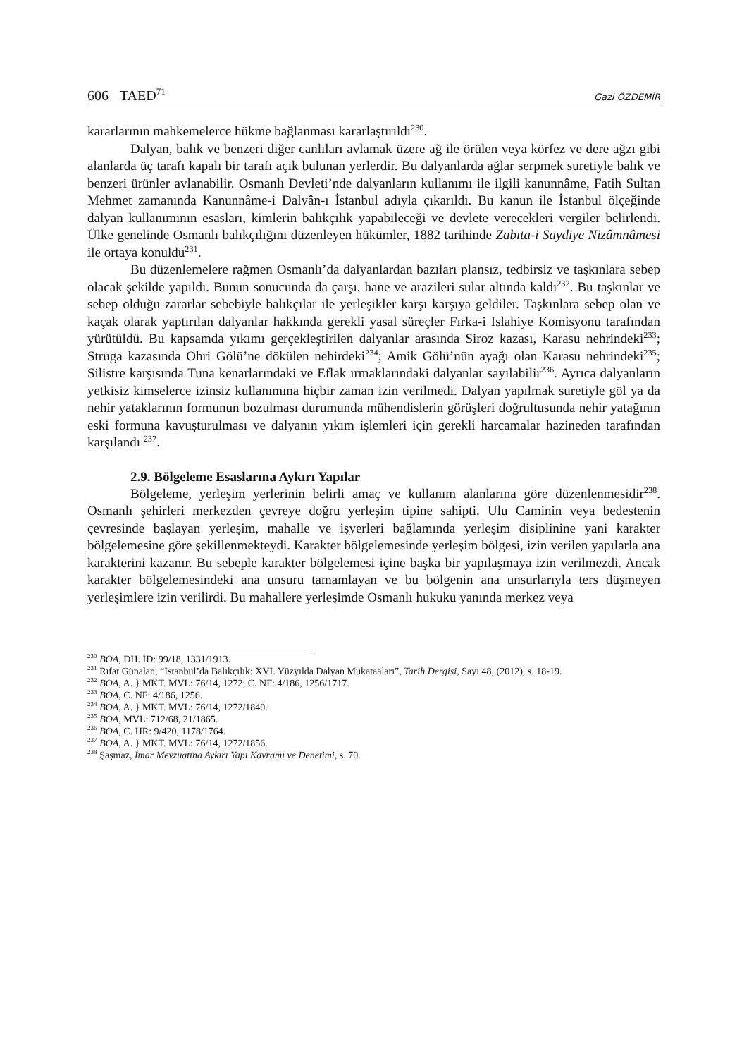606 TAED<sup>71</sup> Gazi ÖZDEMİR
kararlarının mahkemelerce hükme bağlanması kararlaştırıldı<sup>230</sup>.
Dalyan, balık ve benzeri diğer canlıları avlamak üzere ağ ile örülen veya körfez ve dere ağzı gibi alanlarda üç tarafı kapalı bir tarafı açık bulunan yerlerdir. Bu dalyanlarda ağlar serpmek suretiyle balık ve benzeri ürünler avlanabilir. Osmanlı Devleti’nde dalyanların kullanımı ile ilgili kanunnâme, Fatih Sultan Mehmet zamanında Kanunnâme-i Dalyân-ı İstanbul adıyla çıkarıldı. Bu kanun ile İstanbul ölçeğinde dalyan kullanımının esasları, kimlerin balıkçılık yapabileceği ve devlete verecekleri vergiler belirlendi. Ülke genelinde Osmanlı balıkçılığını düzenleyen hükümler, 1882 tarihinde Zabıta-i Saydiye Nizâmnâmesi ile ortaya konuldu<sup>231</sup>.
Bu düzenlemelere rağmen Osmanlı’da dalyanlardan bazıları plansız, tedbirsiz ve taşkınlara sebep olacak şekilde yapıldı. Bunun sonucunda da çarşı, hane ve arazileri sular altında kaldı<sup>232</sup>. Bu taşkınlar ve sebep olduğu zararlar sebebiyle balıkçılar ile yerleşikler karşı karşıya geldiler. Taşkınlara sebep olan ve kaçak olarak yaptırılan dalyanlar hakkında gerekli yasal süreçler Fırka-i Islahiye Komisyonu tarafından yürütüldü. Bu kapsamda yıkımı gerçekleştirilen dalyanlar arasında Siroz kazası, Karasu nehrindeki<sup>233</sup>; Struga kazasında Ohri Gölü’ne dökülen nehirdeki<sup>234</sup>; Amik Gölü’nün ayağı olan Karasu nehrindeki<sup>235</sup>; Silistre karşısında Tuna kenarlarındaki ve Eflak ırmaklarındaki dalyanlar sayılabilir<sup>236</sup>. Ayrıca dalyanların yetkisiz kimselerce izinsiz kullanımına hiçbir zaman izin verilmedi. Dalyan yapılmak suretiyle göl ya da nehir yataklarının formunun bozulması durumunda mühendislerin görüşleri doğrultusunda nehir yatağının eski formuna kavuşturulması ve dalyanın yıkım işlemleri için gerekli harcamalar hazineden tarafından karşılandı <sup>237</sup>.
2.9. Bölgeleme Esaslarına Aykırı Yapılar
Bölgeleme, yerleşim yerlerinin belirli amaç ve kullanım alanlarına göre düzenlenmesidir<sup>238</sup>. Osmanlı şehirleri merkezden çevreye doğru yerleşim tipine sahipti. Ulu Caminin veya bedestenin çevresinde başlayan yerleşim, mahalle ve işyerleri bağlamında yerleşim disiplinine yani karakter bölgelemesine göre şekillenmekteydi. Karakter bölgelemesinde yerleşim bölgesi, izin verilen yapılarla ana karakterini kazanır. Bu sebeple karakter bölgelemesi içine başka bir yapılaşmaya izin verilmezdi. Ancak karakter bölgelemesindeki ana unsuru tamamlayan ve bu bölgenin ana unsurlarıyla ters düşmeyen yerleşimlere izin verilirdi. Bu mahallere yerleşimde Osmanlı hukuku yanında merkez veya
<sup>230</sup> BOA, DH. İD: 99/18, 1331/1913.
<sup>231</sup> Rıfat Günalan, “İstanbul’da Balıkçılık: XVI. Yüzyılda Dalyan Mukataaları”, Tarih Dergisi, Sayı 48, (2012), s. 18-19.
<sup>232</sup> BOA, A. } MKT. MVL: 76/14, 1272; C. NF: 4/186, 1256/1717.
<sup>233</sup> BOA, C. NF: 4/186, 1256.
<sup>234</sup> BOA, A. } MKT. MVL: 76/14, 1272/1840.
<sup>235</sup> BOA, MVL: 712/68, 21/1865.
<sup>236</sup> BOA, C. HR: 9/420, 1178/1764.
<sup>237</sup> BOA, A. } MKT. MVL: 76/14, 1272/1856.
<sup>238</sup> Şaşmaz, İmar Mevzuatına Aykırı Yapı Kavramı ve Denetimi, s. 70.